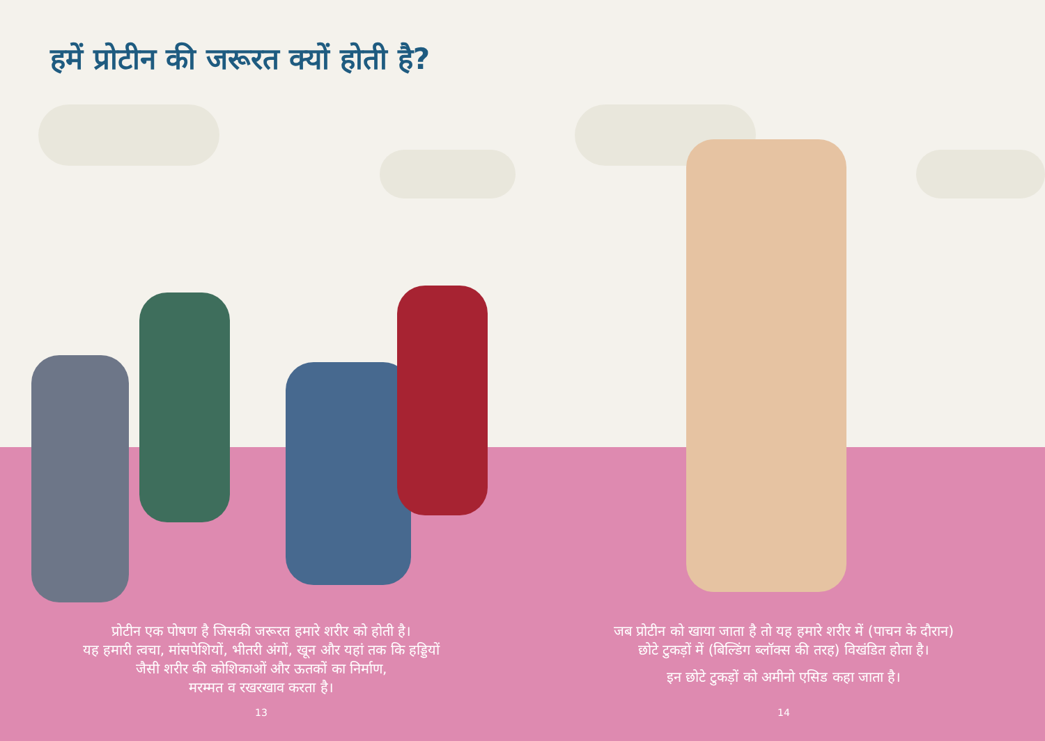हमें प्रोटीन की जरूरत क्यों होती है?
प्रोटीन एक पोषण है जिसकी जरूरत हमारे शरीर को होती है।
यह हमारी त्वचा, मांसपेशियों, भीतरी अंगों, खून और यहां तक कि हड्डियों
जैसी शरीर की कोशिकाओं और ऊतकों का निर्माण,
मरम्मत व रखरखाव करता है।
13
जब प्रोटीन को खाया जाता है तो यह हमारे शरीर में (पाचन के दौरान)
छोटे टुकड़ों में (बिल्डिंग ब्लॉक्स की तरह) विखंडित होता है।
इन छोटे टुकड़ों को अमीनो एसिड कहा जाता है।
14